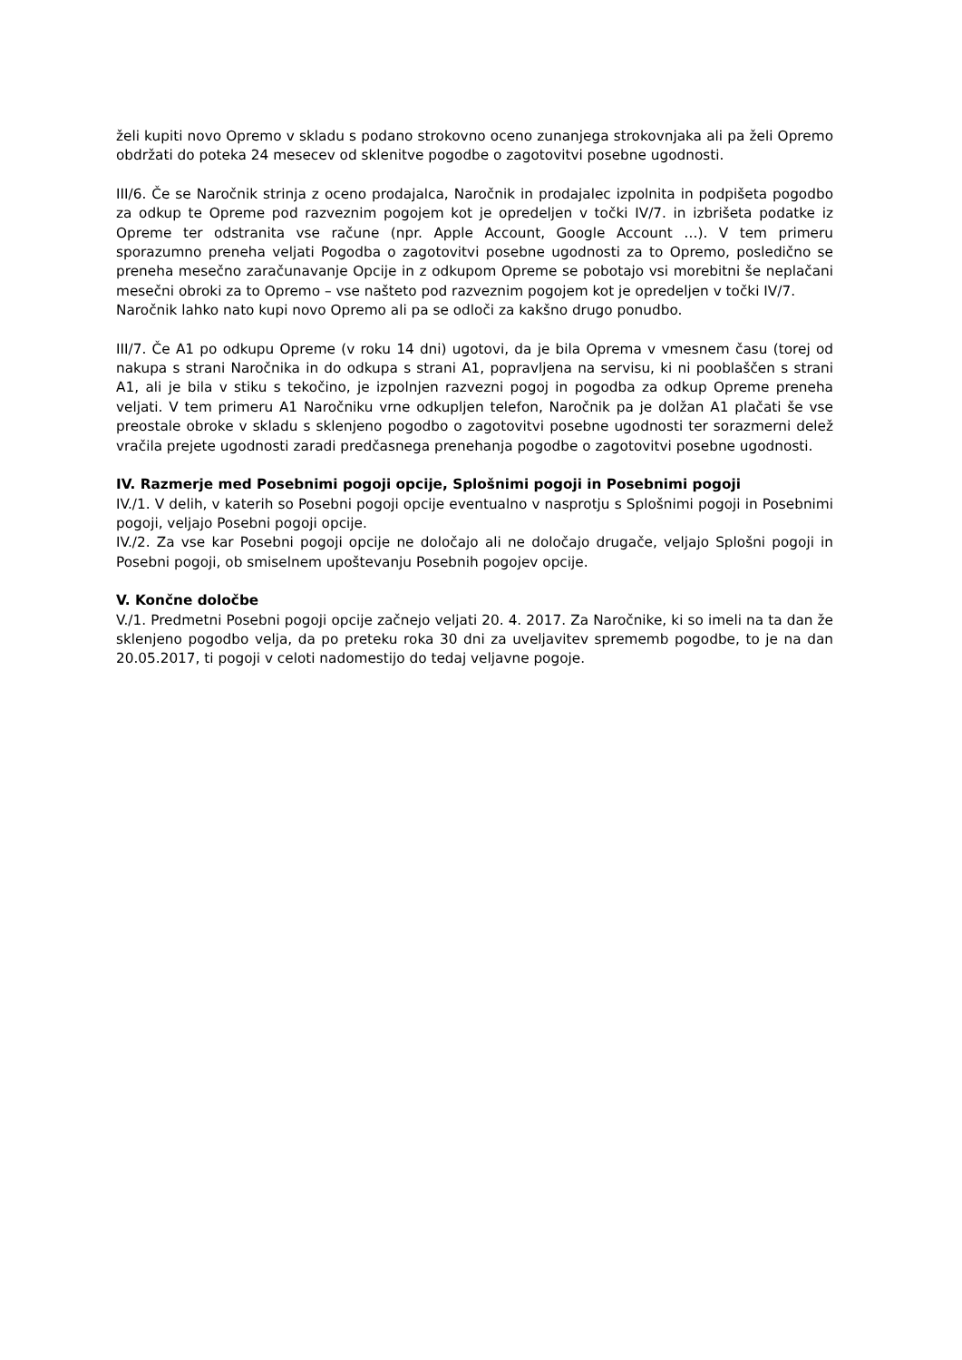želi kupiti novo Opremo v skladu s podano strokovno oceno zunanjega strokovnjaka ali pa želi Opremo obdržati do poteka 24 mesecev od sklenitve pogodbe o zagotovitvi posebne ugodnosti.
III/6. Če se Naročnik strinja z oceno prodajalca, Naročnik in prodajalec izpolnita in podpišeta pogodbo za odkup te Opreme pod razveznim pogojem kot je opredeljen v točki IV/7. in izbrišeta podatke iz Opreme ter odstranita vse račune (npr. Apple Account, Google Account …). V tem primeru sporazumno preneha veljati Pogodba o zagotovitvi posebne ugodnosti za to Opremo, posledično se preneha mesečno zaračunavanje Opcije in z odkupom Opreme se pobotajo vsi morebitni še neplačani mesečni obroki za to Opremo – vse našteto pod razveznim pogojem kot je opredeljen v točki IV/7.
Naročnik lahko nato kupi novo Opremo ali pa se odloči za kakšno drugo ponudbo.
III/7. Če A1 po odkupu Opreme (v roku 14 dni) ugotovi, da je bila Oprema v vmesnem času (torej od nakupa s strani Naročnika in do odkupa s strani A1, popravljena na servisu, ki ni pooblaščen s strani A1, ali je bila v stiku s tekočino, je izpolnjen razvezni pogoj in pogodba za odkup Opreme preneha veljati. V tem primeru A1 Naročniku vrne odkupljen telefon, Naročnik pa je dolžan A1 plačati še vse preostale obroke v skladu s sklenjeno pogodbo o zagotovitvi posebne ugodnosti ter sorazmerni delež vračila prejete ugodnosti zaradi predčasnega prenehanja pogodbe o zagotovitvi posebne ugodnosti.
IV. Razmerje med Posebnimi pogoji opcije, Splošnimi pogoji in Posebnimi pogoji
IV./1. V delih, v katerih so Posebni pogoji opcije eventualno v nasprotju s Splošnimi pogoji in Posebnimi pogoji, veljajo Posebni pogoji opcije.
IV./2. Za vse kar Posebni pogoji opcije ne določajo ali ne določajo drugače, veljajo Splošni pogoji in Posebni pogoji, ob smiselnem upoštevanju Posebnih pogojev opcije.
V. Končne določbe
V./1. Predmetni Posebni pogoji opcije začnejo veljati 20. 4. 2017. Za Naročnike, ki so imeli na ta dan že sklenjeno pogodbo velja, da po preteku roka 30 dni za uveljavitev sprememb pogodbe, to je na dan 20.05.2017, ti pogoji v celoti nadomestijo do tedaj veljavne pogoje.